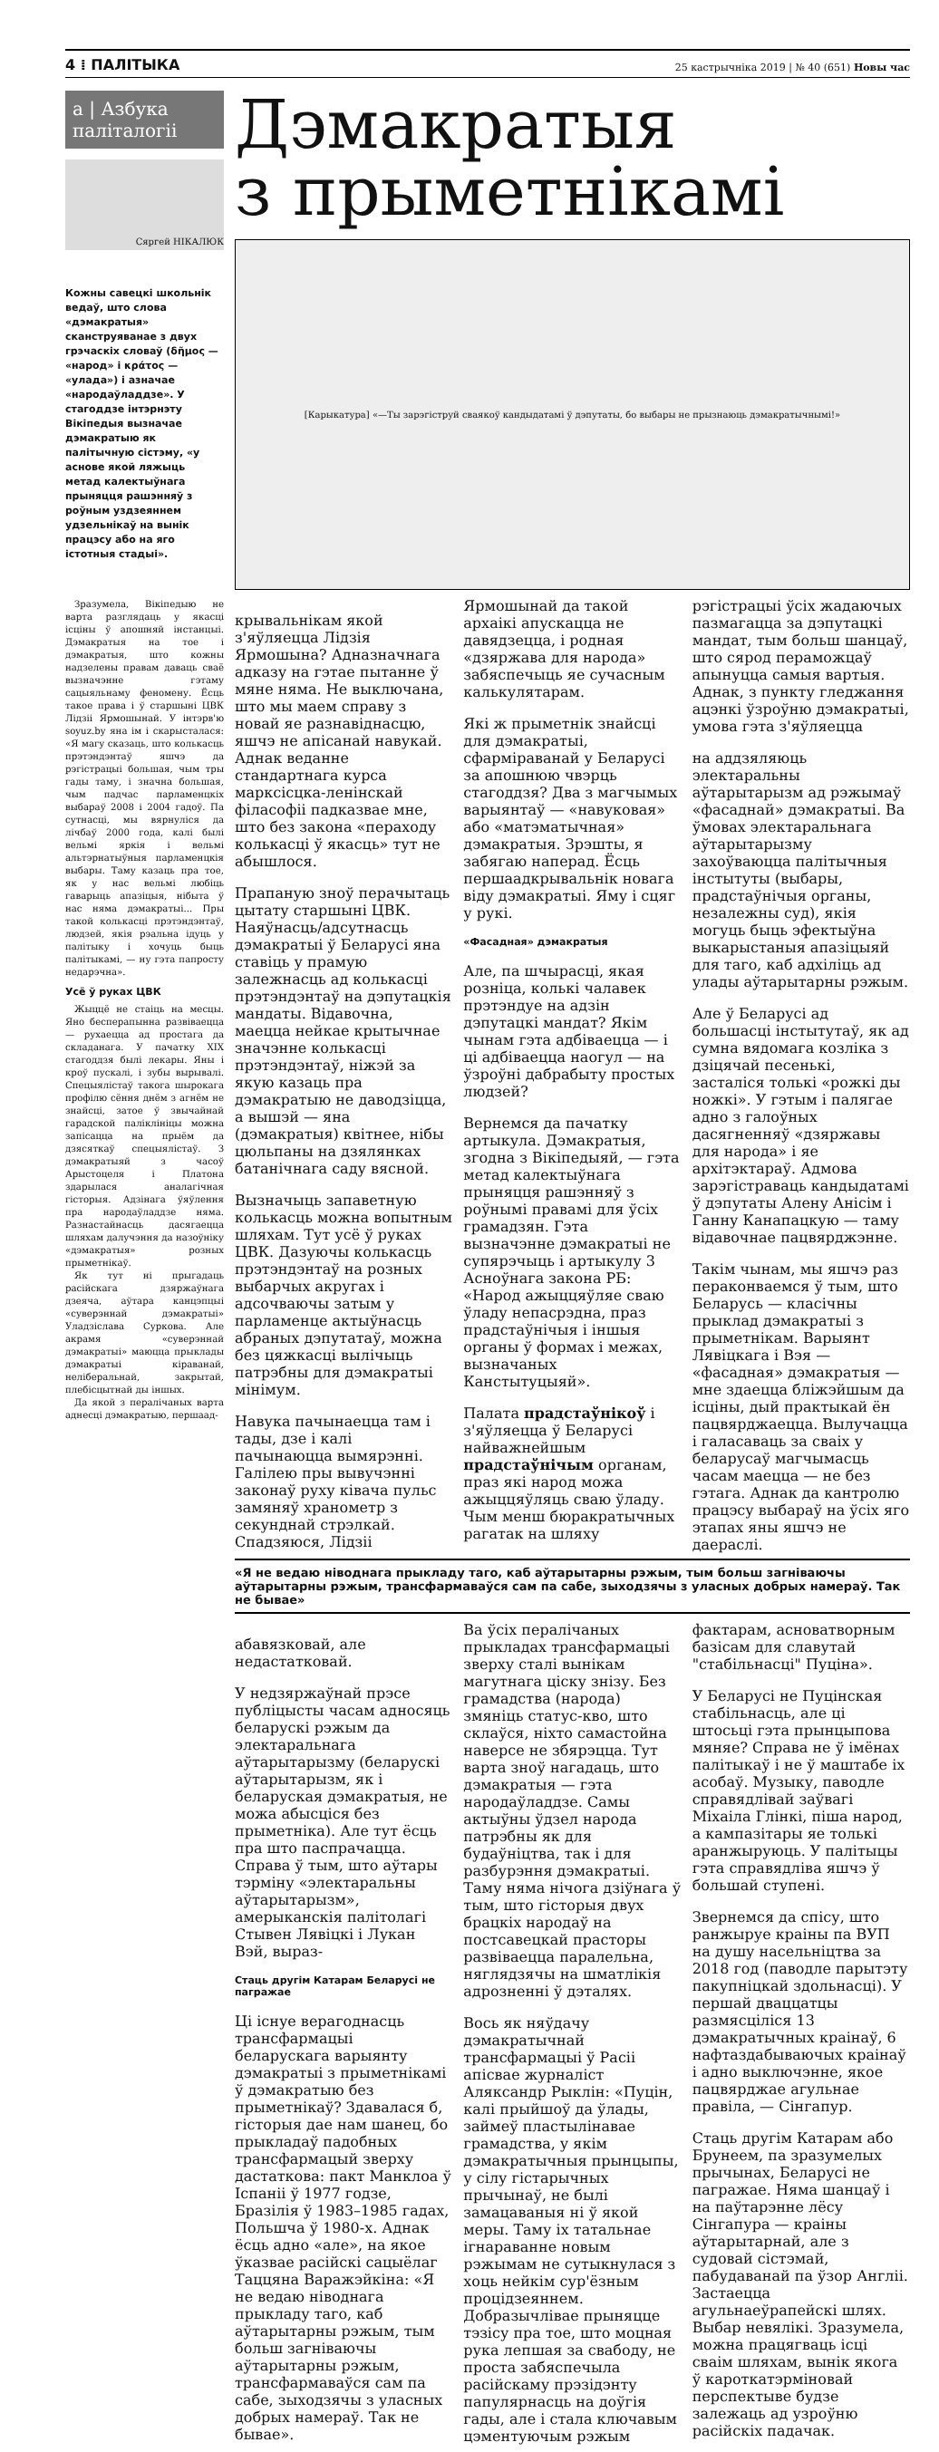4 ⁞ ПАЛІТЫКА
25 кастрычніка 2019 | № 40 (651) Новы час
а | Азбука паліталогіі
Сяргей НІКАЛЮК
Кожны савецкі школьнік ведаў, што слова «дэмакратыя» сканструяванае з двух грэчаскіх словаў (δῆμος — «народ» і κράτος — «улада») і азначае «народаўладдзе». У стагоддзе інтэрнэту Вікіпедыя вызначае дэмакратыю як палітычную сістэму, «у аснове якой ляжыць метад калектыўнага прыняцця рашэнняў з роўным уздзеяннем удзельнікаў на вынік працэсу або на яго істотныя стадыі».
Зразумела, Вікіпедыю не варта разглядаць у якасці ісціны ў апошняй інстанцыі. Дэмакратыя на тое і дэмакратыя, што кожны надзелены правам даваць сваё вызначэнне гэтаму сацыяльнаму феномену. Ёсць такое права і ў старшыні ЦВК Лідзіі Ярмошынай. У інтэрв'ю soyuz.by яна ім і скарысталася: «Я магу сказаць, што колькасць прэтэндэнтаў яшчэ да рэгістрацыі большая, чым тры гады таму, і значна большая, чым падчас парламенцкіх выбараў 2008 і 2004 гадоў. Па сутнасці, мы вярнуліся да лічбаў 2000 года, калі былі вельмі яркія і вельмі альтэрнатыўныя парламенцкія выбары. Таму казаць пра тое, як у нас вельмі любіць гаварыць апазіцыя, нібыта ў нас няма дэмакратыі... Пры такой колькасці прэтэндэнтаў, людзей, якія рэальна ідуць у палітыку і хочуць быць палітыкамі, — ну гэта папросту недарэчна».
Усё ў руках ЦВК
Жыццё не стаіць на месцы. Яно бесперапынна развіваецца — рухаецца ад простага да складанага. У пачатку XIX стагоддзя былі лекары. Яны і кроў пускалі, і зубы вырывалі. Спецыялістаў такога шырокага профілю сёння днём з агнём не знайсці, затое ў звычайнай гарадской паліклініцы можна запісацца на прыём да дзясяткаў спецыялістаў. З дэмакратыяй з часоў Арыстоцеля і Платона здарылася аналагічная гісторыя. Адзінага ўяўлення пра народаўладдзе няма. Разнастайнасць дасягаецца шляхам далучэння да назоўніку «дэмакратыя» розных прыметнікаў.
Як тут ні прыгадаць расійскага дзяржаўнага дзеяча, аўтара канцэпцыі «суверэннай дэмакратыі» Уладзіслава Суркова. Але акрамя «суверэннай дэмакратыі» маюцца прыклады дэмакратыі кіраванай, неліберальнай, закрытай, плебісцытнай ды іншых.
Да якой з пералічаных варта аднесці дэмакратыю, першаад-
Дэмакратыя
з прыметнікамі
[Карыкатура] «—Ты зарэгіструй сваякоў кандыдатамі ў дэпутаты, бо выбары не прызнаюць дэмакратычнымі!»
крывальнікам якой з'яўляецца Лідзія Ярмошына? Адназначнага адказу на гэтае пытанне ў мяне няма. Не выключана, што мы маем справу з новай яе разнавіднасцю, яшчэ не апісанай навукай. Аднак веданне стандартнага курса марксісцка-ленінскай філасофіі падказвае мне, што без закона «пераходу колькасці ў якасць» тут не абышлося.
Прапаную зноў перачытаць цытату старшыні ЦВК. Наяўнасць/адсутнасць дэмакратыі ў Беларусі яна ставіць у прамую залежнасць ад колькасці прэтэндэнтаў на дэпутацкія мандаты. Відавочна, маецца нейкае крытычнае значэнне колькасці прэтэндэнтаў, ніжэй за якую казаць пра дэмакратыю не даводзіцца, а вышэй — яна (дэмакратыя) квітнее, нібы цюльпаны на дзялянках батанічнага саду вясной.
Вызначыць запаветную колькасць можна вопытным шляхам. Тут усё ў руках ЦВК. Дазуючы колькасць прэтэндэнтаў на розных выбарчых акругах і адсочваючы затым у парламенце актыўнасць абраных дэпутатаў, можна без цяжкасці вылічыць патрэбны для дэмакратыі мінімум.
Навука пачынаецца там і тады, дзе і калі пачынаюцца вымярэнні. Галілею пры вывучэнні законаў руху ківача пульс замяняў хранометр з секунднай стрэлкай. Спадзяюся, Лідзіі Ярмошынай да такой архаікі апускацца не давядзецца, і родная «дзяржава для народа» забяспечыць яе сучасным калькулятарам.
Які ж прыметнік знайсці для дэмакратыі, сфарміраванай у Беларусі за апошнюю чвэрць стагоддзя? Два з магчымых варыянтаў — «навуковая» або «матэматычная» дэмакратыя. Зрэшты, я забягаю наперад. Ёсць першаадкрывальнік новага віду дэмакратыі. Яму і сцяг у рукі.
«Фасадная» дэмакратыя
Але, па шчырасці, якая розніца, колькі чалавек прэтэндуе на адзін дэпутацкі мандат? Якім чынам гэта адбіваецца — і ці адбіваецца наогул — на ўзроўні дабрабыту простых людзей?
Вернемся да пачатку артыкула. Дэмакратыя, згодна з Вікіпедыяй, — гэта метад калектыўнага прыняцця рашэнняў з роўнымі правамі для ўсіх грамадзян. Гэта вызначэнне дэмакратыі не супярэчыць і артыкулу 3 Асноўнага закона РБ: «Народ ажыццяўляе сваю ўладу непасрэдна, праз прадстаўнічыя і іншыя органы ў формах і межах, вызначаных Канстытуцыяй».
Палата прадстаўнікоў і з'яўляецца ў Беларусі найважнейшым прадстаўнічым органам, праз які народ можа ажыццяўляць сваю ўладу. Чым менш бюракратычных рагатак на шляху рэгістрацыі ўсіх жадаючых пазмагацца за дэпутацкі мандат, тым больш шанцаў, што сярод пераможцаў апынуцца самыя вартыя. Аднак, з пункту гледжання ацэнкі ўзроўню дэмакратыі, умова гэта з'яўляецца
на аддзяляюць электаральны аўтарытарызм ад рэжымаў «фасаднай» дэмакратыі. Ва ўмовах электаральнага аўтарытарызму захоўваюцца палітычныя інстытуты (выбары, прадстаўнічыя органы, незалежны суд), якія могуць быць эфектыўна выкарыстаныя апазіцыяй для таго, каб адхіліць ад улады аўтарытарны рэжым.
Але ў Беларусі ад большасці інстытутаў, як ад сумна вядомага козліка з дзіцячай песенькі, засталіся толькі «рожкі ды ножкі». У гэтым і палягае адно з галоўных дасягненняў «дзяржавы для народа» і яе архітэктараў. Адмова зарэгістраваць кандыдатамі ў дэпутаты Алену Анісім і Ганну Канапацкую — таму відавочнае пацвярджэнне.
Такім чынам, мы яшчэ раз пераконваемся ў тым, што Беларусь — класічны прыклад дэмакратыі з прыметнікам. Варыянт Лявіцкага і Вэя — «фасадная» дэмакратыя — мне здаецца бліжэйшым да ісціны, дый практыкай ён пацвярджаецца. Вылучацца і галасаваць за сваіх у беларусаў магчымасць часам маецца — не без гэтага. Аднак да кантролю працэсу выбараў на ўсіх яго этапах яны яшчэ не даераслі.
«Я не ведаю ніводнага прыкладу таго, каб аўтарытарны рэжым, тым больш загніваючы аўтарытарны рэжым, трансфармаваўся сам па сабе, зыходзячы з уласных добрых намераў. Так не бывае»
абавязковай, але недастатковай.
У недзяржаўнай прэсе публіцысты часам адносяць беларускі рэжым да электаральнага аўтарытарызму (беларускі аўтарытарызм, як і беларуская дэмакратыя, не можа абысціся без прыметніка). Але тут ёсць пра што паспрачацца. Справа ў тым, што аўтары тэрміну «электаральны аўтарытарызм», амерыканскія палітолагі Стывен Лявіцкі і Лукан Вэй, выраз-
Стаць другім Катарам Беларусі не пагражае
Ці існуе верагоднасць трансфармацыі беларускага варыянту дэмакратыі з прыметнікамі ў дэмакратыю без прыметнікаў? Здавалася б, гісторыя дае нам шанец, бо прыкладаў падобных трансфармацый зверху дастаткова: пакт Манклоа ў Іспаніі ў 1977 годзе, Бразілія ў 1983–1985 гадах, Польшча ў 1980-х. Аднак ёсць адно «але», на якое ўказвае расійскі сацыёлаг Таццяна Варажэйкіна: «Я не ведаю ніводнага прыкладу таго, каб аўтарытарны рэжым, тым больш загніваючы аўтарытарны рэжым, трансфармаваўся сам па сабе, зыходзячы з уласных добрых намераў. Так не бывае».
Ва ўсіх пералічаных прыкладах трансфармацыі зверху сталі вынікам магутнага ціску знізу. Без грамадства (народа) змяніць статус-кво, што склаўся, ніхто самастойна наверсе не збярэцца. Тут варта зноў нагадаць, што дэмакратыя — гэта народаўладдзе. Самы актыўны ўдзел народа патрэбны як для будаўніцтва, так і для разбурэння дэмакратыі. Таму няма нічога дзіўнага ў тым, што гісторыя двух брацкіх народаў на постсавецкай прасторы развіваецца паралельна, няглядзячы на шматлікія адрозненні ў дэталях.
Вось як няўдачу дэмакратычнай трансфармацыі ў Расіі апісвае журналіст Аляксандр Рыклін: «Пуцін, калі прыйшоў да ўлады, займеў пластылінавае грамадства, у якім дэмакратычныя прынцыпы, у сілу гістарычных прычынаў, не былі замацаваныя ні ў якой меры. Таму іх татальнае ігнараванне новым рэжымам не сутыкнулася з хоць нейкім сур'ёзным процідзеяннем. Добразычлівае прыняцце тэзісу пра тое, што моцная рука лепшая за свабоду, не проста забяспечыла расійскаму прэзідэнту папулярнасць на доўгія гады, але і стала ключавым цэментуючым рэжым фактарам, асноватворным базісам для славутай "стабільнасці" Пуціна».
У Беларусі не Пуцінская стабільнасць, але ці штосьці гэта прынцыпова мяняе? Справа не ў імёнах палітыкаў і не ў маштабе іх асобаў. Музыку, паводле справядлівай заўвагі Міхаіла Глінкі, піша народ, а кампазітары яе толькі аранжыруюць. У палітыцы гэта справядліва яшчэ ў большай ступені.
Звернемся да спісу, што ранжыруе краіны па ВУП на душу насельніцтва за 2018 год (паводле парытэту пакупніцкай здольнасці). У першай дваццатцы размясціліся 13 дэмакратычных краінаў, 6 нафтаздабываючых краінаў і адно выключэнне, якое пацвярджае агульнае правіла, — Сінгапур.
Стаць другім Катарам або Брунеем, па зразумелых прычынах, Беларусі не пагражае. Няма шанцаў і на паўтарэнне лёсу Сінгапура — краіны аўтарытарнай, але з судовай сістэмай, пабудаванай па ўзор Англіі. Застаецца агульнаеўрапейскі шлях. Выбар невялікі. Зразумела, можна працягваць ісці сваім шляхам, вынік якога ў кароткатэрміновай перспектыве будзе залежаць ад узроўню расійскіх падачак.